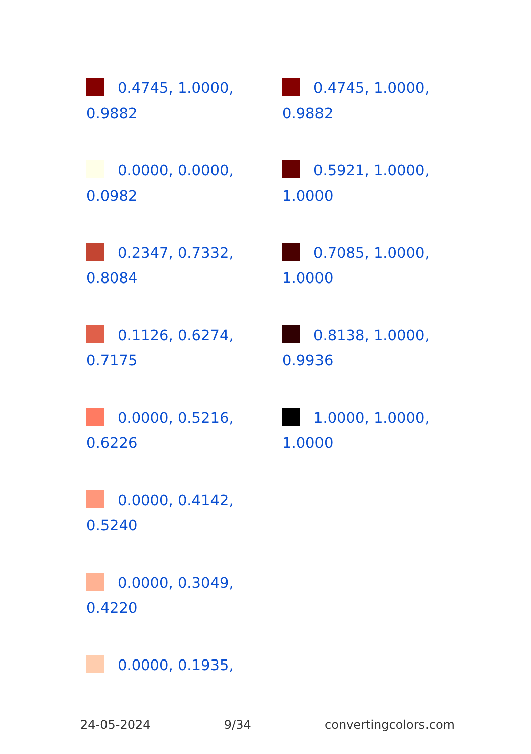0.4745, 1.0000,
0.9882
0.0000, 0.0000,
0.0982
0.2347, 0.7332,
0.8084
0.1126, 0.6274,
0.7175
0.0000, 0.5216,
0.6226
0.0000, 0.4142,
0.5240
0.0000, 0.3049,
0.4220
0.0000, 0.1935,
0.4745, 1.0000,
0.9882
0.5921, 1.0000,
1.0000
0.7085, 1.0000,
1.0000
0.8138, 1.0000,
0.9936
1.0000, 1.0000,
1.0000
24-05-2024 9/34 convertingcolors.com